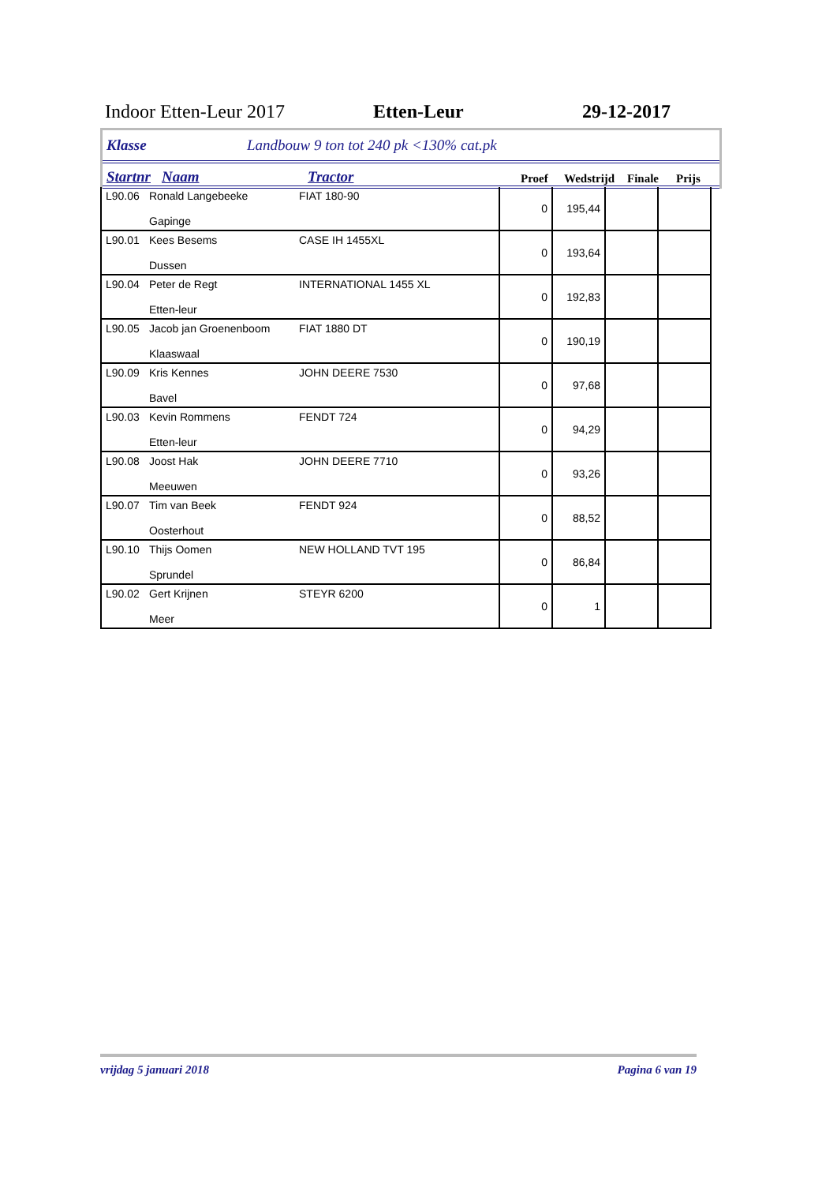Indoor Etten-Leur 2017 Etten-Leur 29-12-2017
Klasse Landbouw 9 ton tot 240 pk <130% cat.pk
Startnr Naam Tractor Proef Wedstrijd Finale Prijs
| L90.06 | Ronald Langebeeke Gapinge | FIAT 180-90 | 0 | 195,44 | | |
| L90.01 | Kees Besems Dussen | CASE IH 1455XL | 0 | 193,64 | | |
| L90.04 | Peter de Regt Etten-leur | INTERNATIONAL 1455 XL | 0 | 192,83 | | |
| L90.05 | Jacob jan Groenenboom Klaaswaal | FIAT 1880 DT | 0 | 190,19 | | |
| L90.09 | Kris Kennes Bavel | JOHN DEERE 7530 | 0 | 97,68 | | |
| L90.03 | Kevin Rommens Etten-leur | FENDT 724 | 0 | 94,29 | | |
| L90.08 | Joost Hak Meeuwen | JOHN DEERE 7710 | 0 | 93,26 | | |
| L90.07 | Tim van Beek Oosterhout | FENDT 924 | 0 | 88,52 | | |
| L90.10 | Thijs Oomen Sprundel | NEW HOLLAND TVT 195 | 0 | 86,84 | | |
| L90.02 | Gert Krijnen Meer | STEYR 6200 | 0 | 1 | | |
vrijdag 5 januari 2018 Pagina 6 van 19